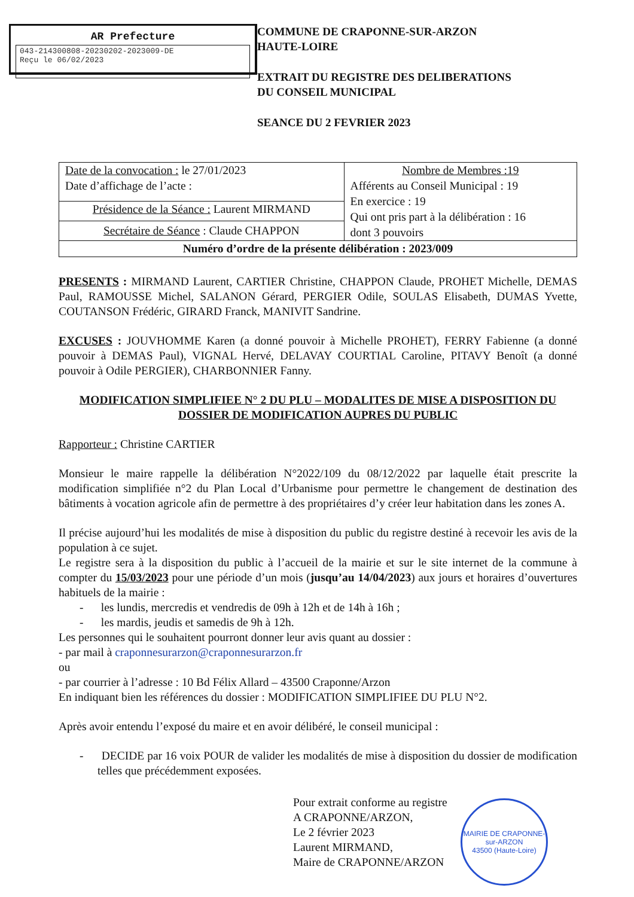AR Prefecture
043-214300808-20230202-2023009-DE
Reçu le 06/02/2023
COMMUNE DE CRAPONNE-SUR-ARZON
HAUTE-LOIRE
EXTRAIT DU REGISTRE DES DELIBERATIONS
DU CONSEIL MUNICIPAL
SEANCE DU 2 FEVRIER 2023
| Date de la convocation : le 27/01/2023 Date d’affichage de l’acte : | Nombre de Membres :19 Afférents au Conseil Municipal : 19 En exercice : 19 Qui ont pris part à la délibération : 16 dont 3 pouvoirs |
| Présidence de la Séance : Laurent MIRMAND | |
| Secrétaire de Séance : Claude CHAPPON | |
| Numéro d’ordre de la présente délibération : 2023/009 | |
PRESENTS : MIRMAND Laurent, CARTIER Christine, CHAPPON Claude, PROHET Michelle, DEMAS Paul, RAMOUSSE Michel, SALANON Gérard, PERGIER Odile, SOULAS Elisabeth, DUMAS Yvette, COUTANSON Frédéric, GIRARD Franck, MANIVIT Sandrine.
EXCUSES : JOUVHOMME Karen (a donné pouvoir à Michelle PROHET), FERRY Fabienne (a donné pouvoir à DEMAS Paul), VIGNAL Hervé, DELAVAY COURTIAL Caroline, PITAVY Benoît (a donné pouvoir à Odile PERGIER), CHARBONNIER Fanny.
MODIFICATION SIMPLIFIEE N° 2 DU PLU – MODALITES DE MISE A DISPOSITION DU DOSSIER DE MODIFICATION AUPRES DU PUBLIC
Rapporteur : Christine CARTIER
Monsieur le maire rappelle la délibération N°2022/109 du 08/12/2022 par laquelle était prescrite la modification simplifiée n°2 du Plan Local d’Urbanisme pour permettre le changement de destination des bâtiments à vocation agricole afin de permettre à des propriétaires d’y créer leur habitation dans les zones A.
Il précise aujourd’hui les modalités de mise à disposition du public du registre destiné à recevoir les avis de la population à ce sujet.
Le registre sera à la disposition du public à l’accueil de la mairie et sur le site internet de la commune à compter du 15/03/2023 pour une période d’un mois (jusqu’au 14/04/2023) aux jours et horaires d’ouvertures habituels de la mairie :
- les lundis, mercredis et vendredis de 09h à 12h et de 14h à 16h ;
- les mardis, jeudis et samedis de 9h à 12h.
Les personnes qui le souhaitent pourront donner leur avis quant au dossier :
- par mail à craponnesurarzon@craponnesurarzon.fr
ou
- par courrier à l’adresse : 10 Bd Félix Allard – 43500 Craponne/Arzon
En indiquant bien les références du dossier : MODIFICATION SIMPLIFIEE DU PLU N°2.
Après avoir entendu l’exposé du maire et en avoir délibéré, le conseil municipal :
- DECIDE par 16 voix POUR de valider les modalités de mise à disposition du dossier de modification telles que précédemment exposées.
Pour extrait conforme au registre
A CRAPONNE/ARZON,
Le 2 février 2023
Laurent MIRMAND,
Maire de CRAPONNE/ARZON
MAIRIE DE CRAPONNE-sur-ARZON
43500 (Haute-Loire)